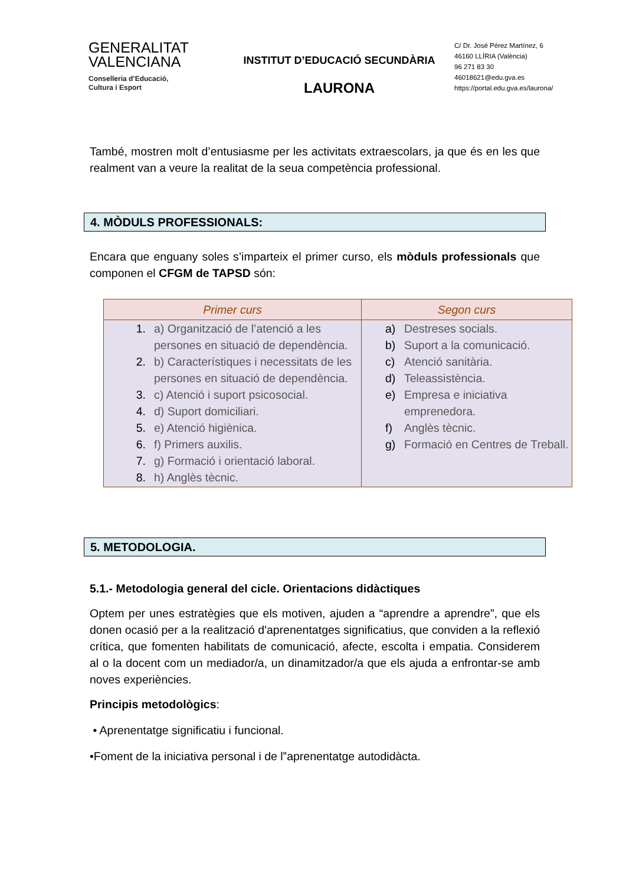GENERALITAT
VALENCIANA
Conselleria d’Educació,
Cultura i Esport
INSTITUT D’EDUCACIÓ SECUNDÀRIA
LAURONA
C/ Dr. José Pérez Martínez, 6
46160 LLÍRIA (València)
96 271 83 30
46018621@edu.gva.es
https://portal.edu.gva.es/laurona/
També, mostren molt d’entusiasme per les activitats extraescolars, ja que és en les que realment van a veure la realitat de la seua competència professional.
4. MÒDULS PROFESSIONALS:
Encara que enguany soles s’imparteix el primer curso, els mòduls professionals que componen el CFGM de TAPSD són:
| Primer curs | Segon curs |
| --- | --- |
| 1. a) Organització de l’atenció a les persones en situació de dependència. 2. b) Característiques i necessitats de les persones en situació de dependència. 3. c) Atenció i suport psicosocial. 4. d) Suport domiciliari. 5. e) Atenció higiènica. 6. f) Primers auxilis. 7. g) Formació i orientació laboral. 8. h) Anglès tècnic. | a) Destreses socials. b) Suport a la comunicació. c) Atenció sanitària. d) Teleassistència. e) Empresa e iniciativa emprenedora. f) Anglès tècnic. g) Formació en Centres de Treball. |
5. METODOLOGIA.
5.1.- Metodologia general del cicle. Orientacions didàctiques
Optem per unes estratègies que els motiven, ajuden a “aprendre a aprendre”, que els donen ocasió per a la realització d'aprenentatges significatius, que conviden a la reflexió crítica, que fomenten habilitats de comunicació, afecte, escolta i empatia. Considerem al o la docent com un mediador/a, un dinamitzador/a que els ajuda a enfrontar-se amb noves experiències.
Principis metodològics:
• Aprenentatge significatiu i funcional.
•Foment de la iniciativa personal i de l‟aprenentatge autodidàcta.